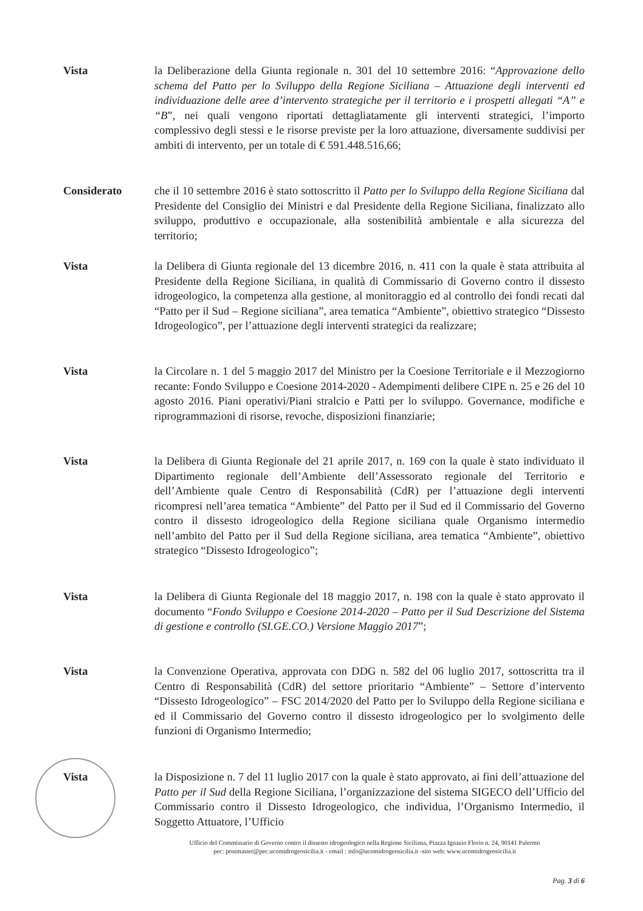Vista la Deliberazione della Giunta regionale n. 301 del 10 settembre 2016: “Approvazione dello schema del Patto per lo Sviluppo della Regione Siciliana – Attuazione degli interventi ed individuazione delle aree d’intervento strategiche per il territorio e i prospetti allegati “A” e “B”, nei quali vengono riportati dettagliatamente gli interventi strategici, l’importo complessivo degli stessi e le risorse previste per la loro attuazione, diversamente suddivisi per ambiti di intervento, per un totale di € 591.448.516,66;
Considerato che il 10 settembre 2016 è stato sottoscritto il Patto per lo Sviluppo della Regione Siciliana dal Presidente del Consiglio dei Ministri e dal Presidente della Regione Siciliana, finalizzato allo sviluppo, produttivo e occupazionale, alla sostenibilità ambientale e alla sicurezza del territorio;
Vista la Delibera di Giunta regionale del 13 dicembre 2016, n. 411 con la quale è stata attribuita al Presidente della Regione Siciliana, in qualità di Commissario di Governo contro il dissesto idrogeologico, la competenza alla gestione, al monitoraggio ed al controllo dei fondi recati dal “Patto per il Sud – Regione siciliana”, area tematica “Ambiente”, obiettivo strategico “Dissesto Idrogeologico”, per l’attuazione degli interventi strategici da realizzare;
Vista la Circolare n. 1 del 5 maggio 2017 del Ministro per la Coesione Territoriale e il Mezzogiorno recante: Fondo Sviluppo e Coesione 2014-2020 - Adempimenti delibere CIPE n. 25 e 26 del 10 agosto 2016. Piani operativi/Piani stralcio e Patti per lo sviluppo. Governance, modifiche e riprogrammazioni di risorse, revoche, disposizioni finanziarie;
Vista la Delibera di Giunta Regionale del 21 aprile 2017, n. 169 con la quale è stato individuato il Dipartimento regionale dell’Ambiente dell’Assessorato regionale del Territorio e dell’Ambiente quale Centro di Responsabilità (CdR) per l’attuazione degli interventi ricompresi nell’area tematica “Ambiente” del Patto per il Sud ed il Commissario del Governo contro il dissesto idrogeologico della Regione siciliana quale Organismo intermedio nell’ambito del Patto per il Sud della Regione siciliana, area tematica “Ambiente”, obiettivo strategico “Dissesto Idrogeologico”;
Vista la Delibera di Giunta Regionale del 18 maggio 2017, n. 198 con la quale è stato approvato il documento “Fondo Sviluppo e Coesione 2014-2020 – Patto per il Sud Descrizione del Sistema di gestione e controllo (SI.GE.CO.) Versione Maggio 2017”;
Vista la Convenzione Operativa, approvata con DDG n. 582 del 06 luglio 2017, sottoscritta tra il Centro di Responsabilità (CdR) del settore prioritario “Ambiente” – Settore d’intervento “Dissesto Idrogeologico” – FSC 2014/2020 del Patto per lo Sviluppo della Regione siciliana e ed il Commissario del Governo contro il dissesto idrogeologico per lo svolgimento delle funzioni di Organismo Intermedio;
Vista la Disposizione n. 7 del 11 luglio 2017 con la quale è stato approvato, ai fini dell’attuazione del Patto per il Sud della Regione Siciliana, l’organizzazione del sistema SIGECO dell’Ufficio del Commissario contro il Dissesto Idrogeologico, che individua, l’Organismo Intermedio, il Soggetto Attuatore, l’Ufficio
Ufficio del Commissario di Governo contro il dissesto idrogeologico nella Regione Siciliana, Piazza Ignazio Florio n. 24, 90141 Palermo
pec: postmaster@pec.ucomidrogeosicilia.it - email : info@ucomidrogeosicilia.it -sito web: www.ucomidrogeosicilia.it
Pag. 3 di 6